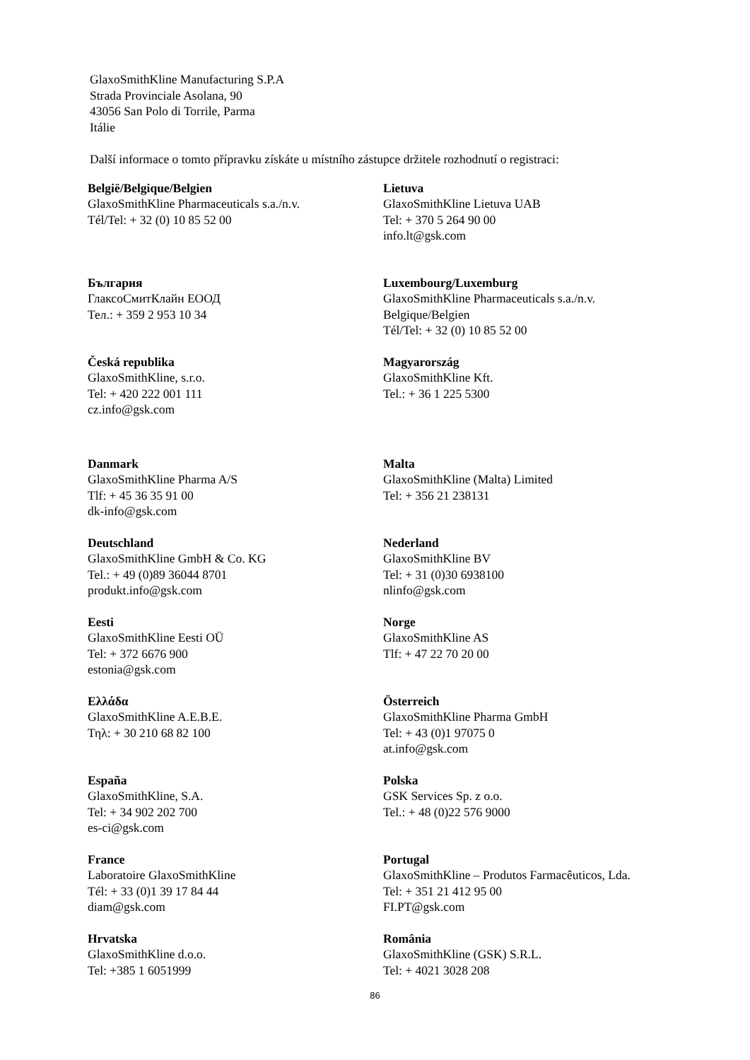GlaxoSmithKline Manufacturing S.P.A
Strada Provinciale Asolana, 90
43056 San Polo di Torrile, Parma
Itálie
Další informace o tomto přípravku získáte u místního zástupce držitele rozhodnutí o registraci:
| België/Belgique/Belgien GlaxoSmithKline Pharmaceuticals s.a./n.v. Tél/Tel: + 32 (0) 10 85 52 00 | Lietuva GlaxoSmithKline Lietuva UAB Tel: + 370 5 264 90 00 info.lt@gsk.com |
| България ГлаксоСмитКлайн ЕООД Тел.: + 359 2 953 10 34 | Luxembourg/Luxemburg GlaxoSmithKline Pharmaceuticals s.a./n.v. Belgique/Belgien Tél/Tel: + 32 (0) 10 85 52 00 |
| Česká republika GlaxoSmithKline, s.r.o. Tel: + 420 222 001 111 cz.info@gsk.com | Magyarország GlaxoSmithKline Kft. Tel.: + 36 1 225 5300 |
| Danmark GlaxoSmithKline Pharma A/S Tlf: + 45 36 35 91 00 dk-info@gsk.com | Malta GlaxoSmithKline (Malta) Limited Tel: + 356 21 238131 |
| Deutschland GlaxoSmithKline GmbH & Co. KG Tel.: + 49 (0)89 36044 8701 produkt.info@gsk.com | Nederland GlaxoSmithKline BV Tel: + 31 (0)30 6938100 nlinfo@gsk.com |
| Eesti GlaxoSmithKline Eesti OÜ Tel: + 372 6676 900 estonia@gsk.com | Norge GlaxoSmithKline AS Tlf: + 47 22 70 20 00 |
| Ελλάδα GlaxoSmithKline A.E.B.E. Τηλ: + 30 210 68 82 100 | Österreich GlaxoSmithKline Pharma GmbH Tel: + 43 (0)1 97075 0 at.info@gsk.com |
| España GlaxoSmithKline, S.A. Tel: + 34 902 202 700 es-ci@gsk.com | Polska GSK Services Sp. z o.o. Tel.: + 48 (0)22 576 9000 |
| France Laboratoire GlaxoSmithKline Tél: + 33 (0)1 39 17 84 44 diam@gsk.com | Portugal GlaxoSmithKline – Produtos Farmacêuticos, Lda. Tel: + 351 21 412 95 00 FI.PT@gsk.com |
| Hrvatska GlaxoSmithKline d.o.o. Tel: +385 1 6051999 | România GlaxoSmithKline (GSK) S.R.L. Tel: + 4021 3028 208 |
86